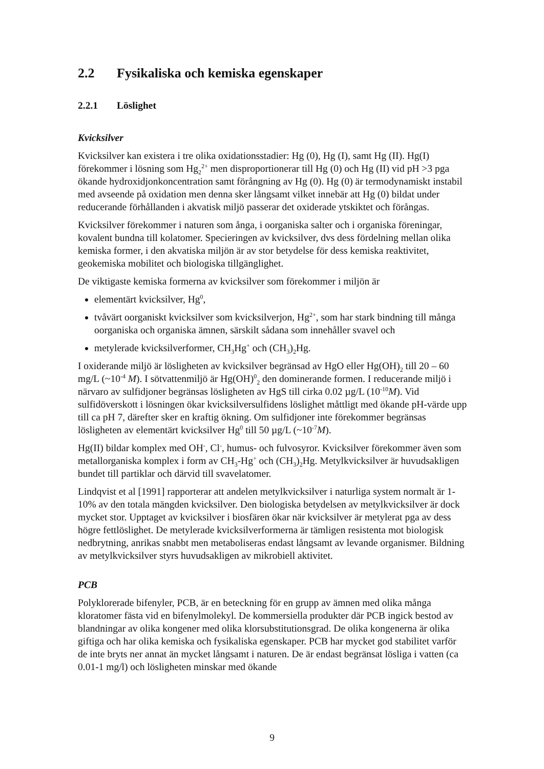2.2 Fysikaliska och kemiska egenskaper
2.2.1 Löslighet
Kvicksilver
Kvicksilver kan existera i tre olika oxidationsstadier: Hg (0), Hg (I), samt Hg (II). Hg(I) förekommer i lösning som Hg<sub>2</sub><sup>2+</sup> men disproportionerar till Hg (0) och Hg (II) vid pH >3 pga ökande hydroxidjonkoncentration samt förångning av Hg (0). Hg (0) är termodynamiskt instabil med avseende på oxidation men denna sker långsamt vilket innebär att Hg (0) bildat under reducerande förhållanden i akvatisk miljö passerar det oxiderade ytskiktet och förångas.
Kvicksilver förekommer i naturen som ånga, i oorganiska salter och i organiska föreningar, kovalent bundna till kolatomer. Specieringen av kvicksilver, dvs dess fördelning mellan olika kemiska former, i den akvatiska miljön är av stor betydelse för dess kemiska reaktivitet, geokemiska mobilitet och biologiska tillgänglighet.
De viktigaste kemiska formerna av kvicksilver som förekommer i miljön är
elementärt kvicksilver, Hg<sup>0</sup>,
tvåvärt oorganiskt kvicksilver som kvicksilverjon, Hg<sup>2+</sup>, som har stark bindning till många oorganiska och organiska ämnen, särskilt sådana som innehåller svavel och
metylerade kvicksilverformer, CH<sub>3</sub>Hg<sup>+</sup> och (CH<sub>3</sub>)<sub>2</sub>Hg.
I oxiderande miljö är lösligheten av kvicksilver begränsad av HgO eller Hg(OH)<sub>2</sub> till 20 – 60 mg/L (~10<sup>-4</sup> M). I sötvattenmiljö är Hg(OH)<sup>0</sup><sub>2</sub> den dominerande formen. I reducerande miljö i närvaro av sulfidjoner begränsas lösligheten av HgS till cirka 0.02 µg/L (10<sup>-10</sup>M). Vid sulfidöverskott i lösningen ökar kvicksilversulfidens löslighet måttligt med ökande pH-värde upp till ca pH 7, därefter sker en kraftig ökning. Om sulfidjoner inte förekommer begränsas lösligheten av elementärt kvicksilver Hg<sup>0</sup> till 50 µg/L (~10<sup>-7</sup>M).
Hg(II) bildar komplex med OH<sup>-</sup>, Cl<sup>-</sup>, humus- och fulvosyror. Kvicksilver förekommer även som metallorganiska komplex i form av CH<sub>3</sub>-Hg<sup>+</sup> och (CH<sub>3</sub>)<sub>2</sub>Hg. Metylkvicksilver är huvudsakligen bundet till partiklar och därvid till svavelatomer.
Lindqvist et al [1991] rapporterar att andelen metylkvicksilver i naturliga system normalt är 1-10% av den totala mängden kvicksilver. Den biologiska betydelsen av metylkvicksilver är dock mycket stor. Upptaget av kvicksilver i biosfären ökar när kvicksilver är metylerat pga av dess högre fettlöslighet. De metylerade kvicksilverformerna är tämligen resistenta mot biologisk nedbrytning, anrikas snabbt men metaboliseras endast långsamt av levande organismer. Bildning av metylkvicksilver styrs huvudsakligen av mikrobiell aktivitet.
PCB
Polyklorerade bifenyler, PCB, är en beteckning för en grupp av ämnen med olika många kloratomer fästa vid en bifenylmolekyl. De kommersiella produkter där PCB ingick bestod av blandningar av olika kongener med olika klorsubstitutionsgrad. De olika kongenerna är olika giftiga och har olika kemiska och fysikaliska egenskaper. PCB har mycket god stabilitet varför de inte bryts ner annat än mycket långsamt i naturen. De är endast begränsat lösliga i vatten (ca 0.01-1 mg/l) och lösligheten minskar med ökande
9